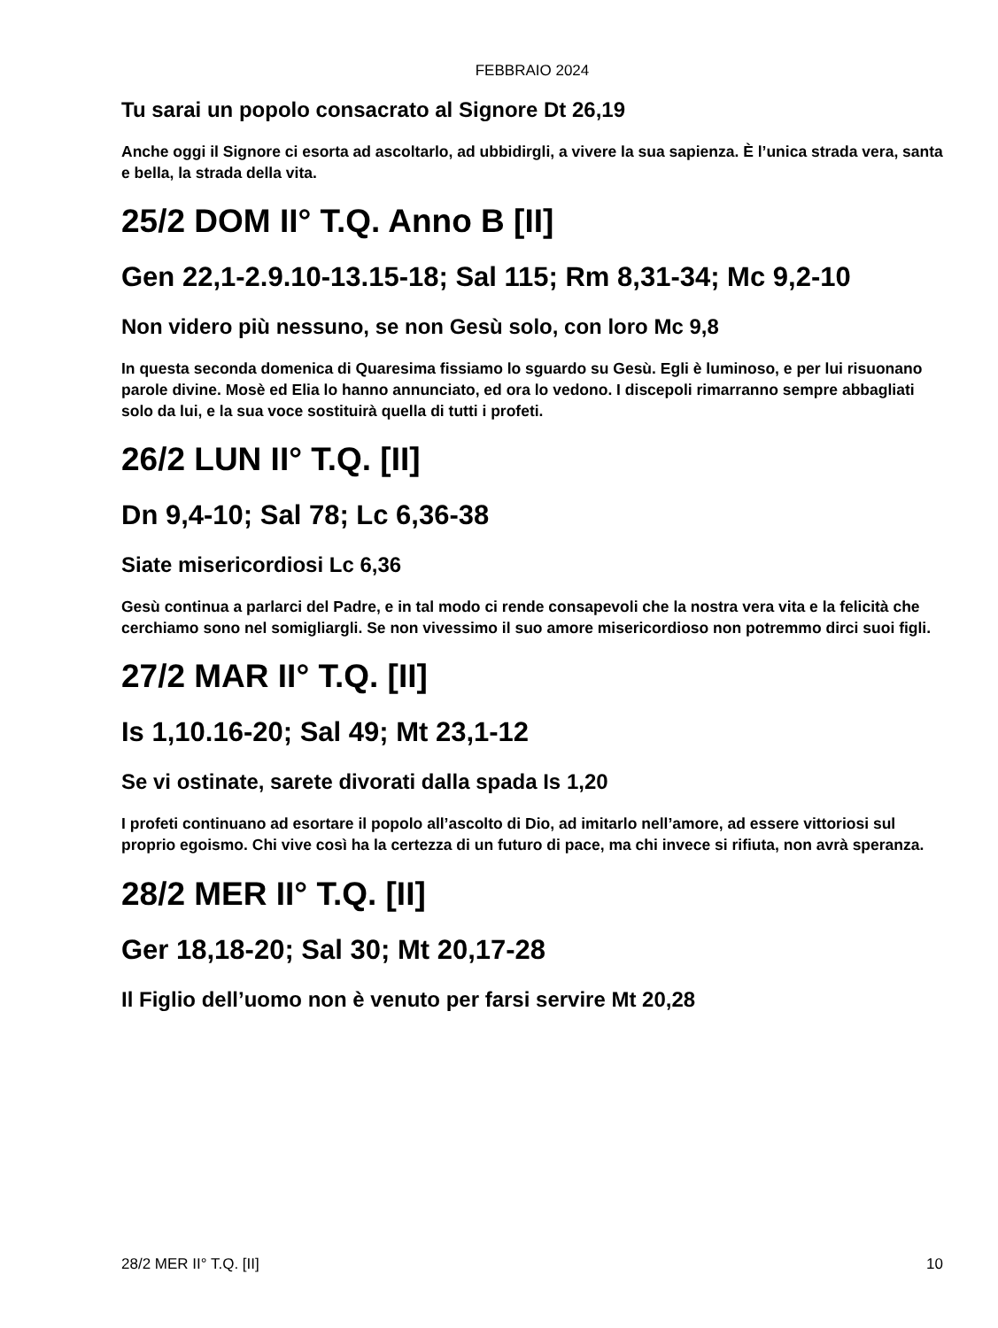FEBBRAIO 2024
Tu sarai un popolo consacrato al Signore Dt 26,19
Anche oggi il Signore ci esorta ad ascoltarlo, ad ubbidirgli, a vivere la sua sapienza. È l’unica strada vera, santa e bella, la strada della vita.
25/2 DOM II° T.Q. Anno B [II]
Gen 22,1-2.9.10-13.15-18; Sal 115; Rm 8,31-34; Mc 9,2-10
Non videro più nessuno, se non Gesù solo, con loro Mc 9,8
In questa seconda domenica di Quaresima fissiamo lo sguardo su Gesù. Egli è luminoso, e per lui risuonano parole divine. Mosè ed Elia lo hanno annunciato, ed ora lo vedono. I discepoli rimarranno sempre abbagliati solo da lui, e la sua voce sostituirà quella di tutti i profeti.
26/2 LUN II° T.Q. [II]
Dn 9,4-10; Sal 78; Lc 6,36-38
Siate misericordiosi Lc 6,36
Gesù continua a parlarci del Padre, e in tal modo ci rende consapevoli che la nostra vera vita e la felicità che cerchiamo sono nel somigliargli. Se non vivessimo il suo amore misericordioso non potremmo dirci suoi figli.
27/2 MAR II° T.Q. [II]
Is 1,10.16-20; Sal 49; Mt 23,1-12
Se vi ostinate, sarete divorati dalla spada Is 1,20
I profeti continuano ad esortare il popolo all’ascolto di Dio, ad imitarlo nell’amore, ad essere vittoriosi sul proprio egoismo. Chi vive così ha la certezza di un futuro di pace, ma chi invece si rifiuta, non avrà speranza.
28/2 MER II° T.Q. [II]
Ger 18,18-20; Sal 30; Mt 20,17-28
Il Figlio dell’uomo non è venuto per farsi servire Mt 20,28
28/2 MER II° T.Q. [II] 10